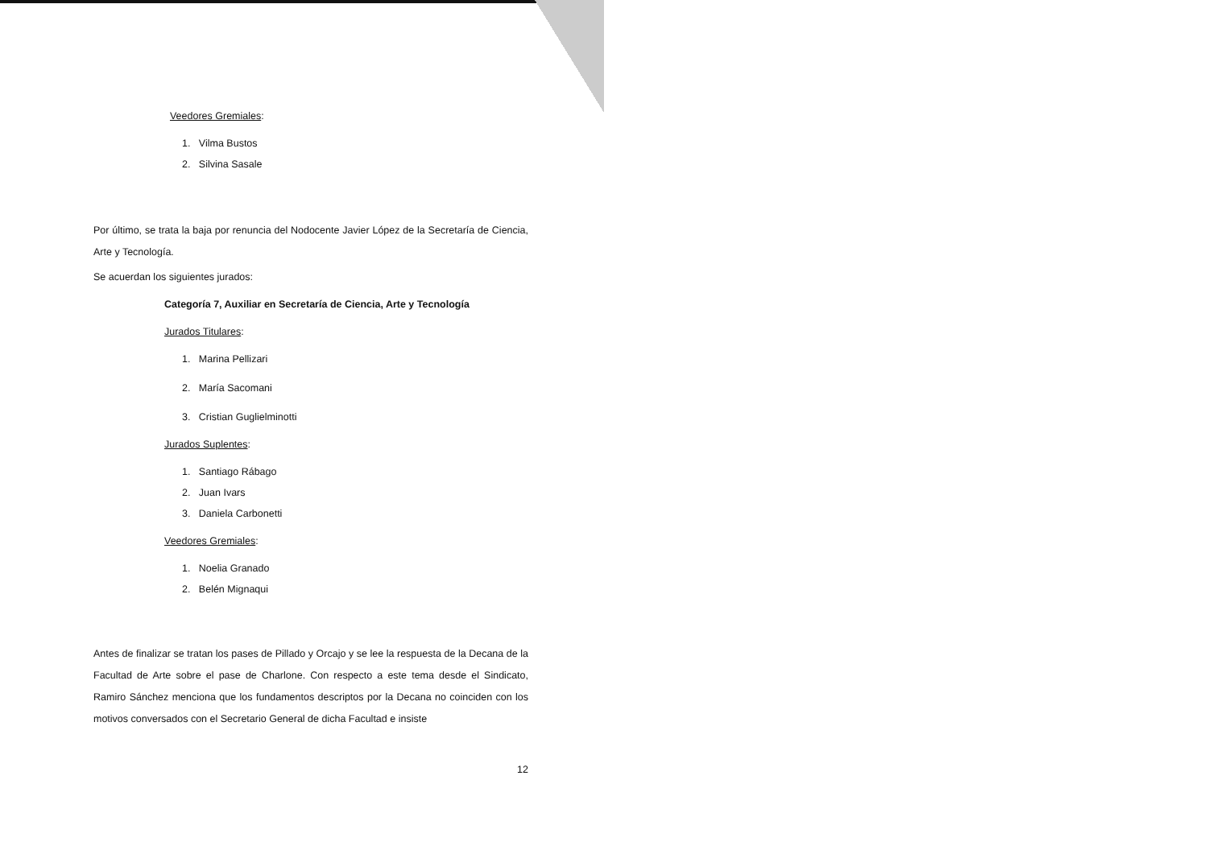Veedores Gremiales:
1. Vilma Bustos
2. Silvina Sasale
Por último, se trata la baja por renuncia del Nodocente Javier López de la Secretaría de Ciencia, Arte y Tecnología.
Se acuerdan los siguientes jurados:
Categoría 7, Auxiliar en Secretaría de Ciencia, Arte y Tecnología
Jurados Titulares:
1. Marina Pellizari
2. María Sacomani
3. Cristian Guglielminotti
Jurados Suplentes:
1. Santiago Rábago
2. Juan Ivars
3. Daniela Carbonetti
Veedores Gremiales:
1. Noelia Granado
2. Belén Mignaqui
Antes de finalizar se tratan los pases de Pillado y Orcajo y se lee la respuesta de la Decana de la Facultad de Arte sobre el pase de Charlone. Con respecto a este tema desde el Sindicato, Ramiro Sánchez menciona que los fundamentos descriptos por la Decana no coinciden con los motivos conversados con el Secretario General de dicha Facultad e insiste
12